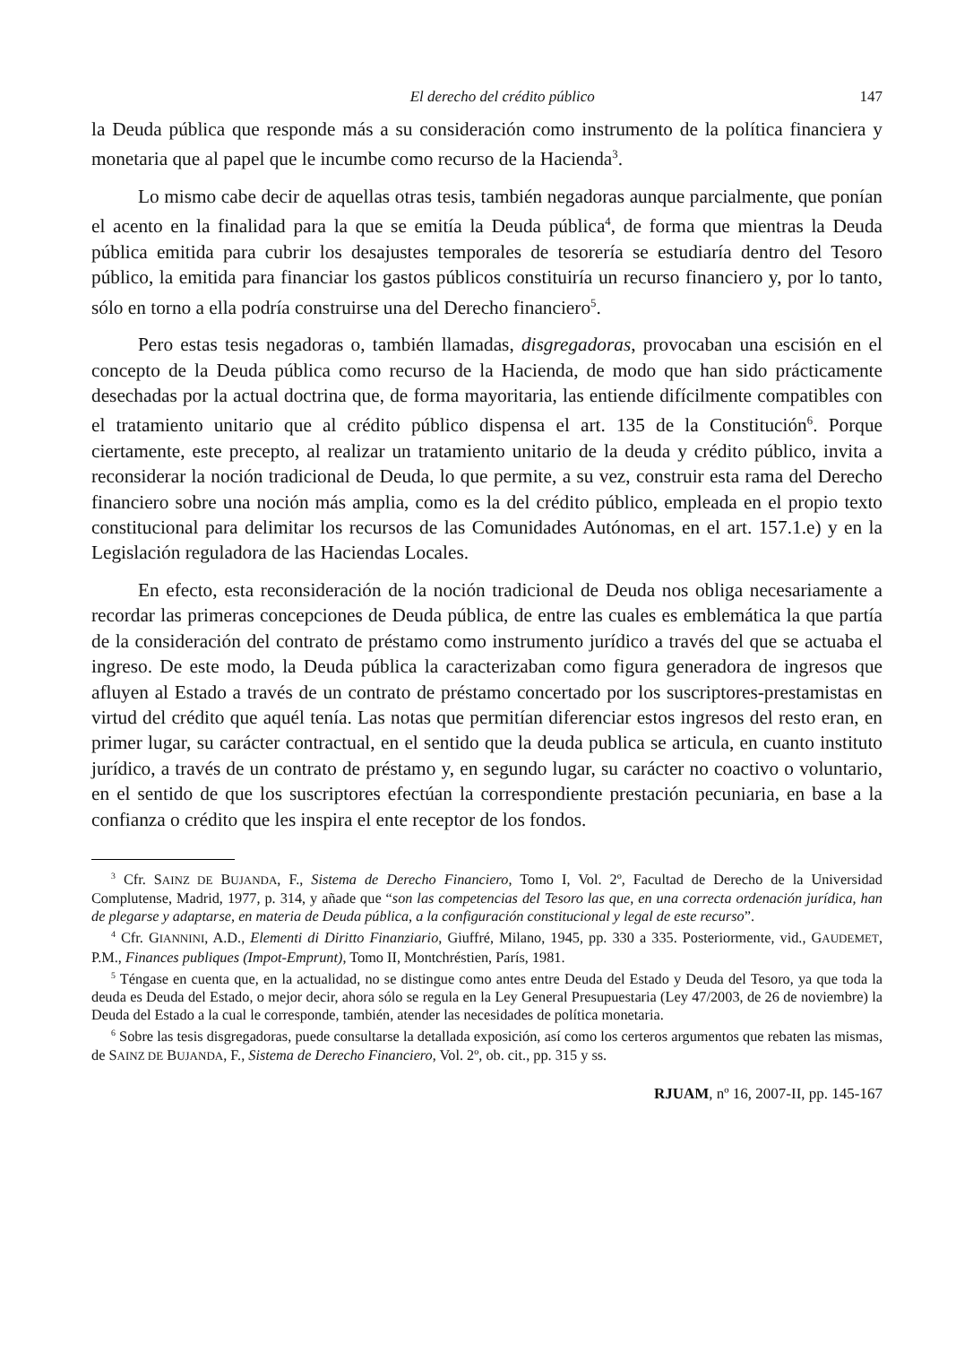El derecho del crédito público 147
la Deuda pública que responde más a su consideración como instrumento de la política financiera y monetaria que al papel que le incumbe como recurso de la Hacienda<sup>3</sup>.
Lo mismo cabe decir de aquellas otras tesis, también negadoras aunque parcialmente, que ponían el acento en la finalidad para la que se emitía la Deuda pública<sup>4</sup>, de forma que mientras la Deuda pública emitida para cubrir los desajustes temporales de tesorería se estudiaría dentro del Tesoro público, la emitida para financiar los gastos públicos constituiría un recurso financiero y, por lo tanto, sólo en torno a ella podría construirse una del Derecho financiero<sup>5</sup>.
Pero estas tesis negadoras o, también llamadas, disgregadoras, provocaban una escisión en el concepto de la Deuda pública como recurso de la Hacienda, de modo que han sido prácticamente desechadas por la actual doctrina que, de forma mayoritaria, las entiende difícilmente compatibles con el tratamiento unitario que al crédito público dispensa el art. 135 de la Constitución<sup>6</sup>. Porque ciertamente, este precepto, al realizar un tratamiento unitario de la deuda y crédito público, invita a reconsiderar la noción tradicional de Deuda, lo que permite, a su vez, construir esta rama del Derecho financiero sobre una noción más amplia, como es la del crédito público, empleada en el propio texto constitucional para delimitar los recursos de las Comunidades Autónomas, en el art. 157.1.e) y en la Legislación reguladora de las Haciendas Locales.
En efecto, esta reconsideración de la noción tradicional de Deuda nos obliga necesariamente a recordar las primeras concepciones de Deuda pública, de entre las cuales es emblemática la que partía de la consideración del contrato de préstamo como instrumento jurídico a través del que se actuaba el ingreso. De este modo, la Deuda pública la caracterizaban como figura generadora de ingresos que afluyen al Estado a través de un contrato de préstamo concertado por los suscriptores-prestamistas en virtud del crédito que aquél tenía. Las notas que permitían diferenciar estos ingresos del resto eran, en primer lugar, su carácter contractual, en el sentido que la deuda publica se articula, en cuanto instituto jurídico, a través de un contrato de préstamo y, en segundo lugar, su carácter no coactivo o voluntario, en el sentido de que los suscriptores efectúan la correspondiente prestación pecuniaria, en base a la confianza o crédito que les inspira el ente receptor de los fondos.
<sup>3</sup> Cfr. SAINZ DE BUJANDA, F., Sistema de Derecho Financiero, Tomo I, Vol. 2º, Facultad de Derecho de la Universidad Complutense, Madrid, 1977, p. 314, y añade que “son las competencias del Tesoro las que, en una correcta ordenación jurídica, han de plegarse y adaptarse, en materia de Deuda pública, a la configuración constitucional y legal de este recurso”.
<sup>4</sup> Cfr. GIANNINI, A.D., Elementi di Diritto Finanziario, Giuffré, Milano, 1945, pp. 330 a 335. Posteriormente, vid., GAUDEMET, P.M., Finances publiques (Impot-Emprunt), Tomo II, Montchréstien, París, 1981.
<sup>5</sup> Téngase en cuenta que, en la actualidad, no se distingue como antes entre Deuda del Estado y Deuda del Tesoro, ya que toda la deuda es Deuda del Estado, o mejor decir, ahora sólo se regula en la Ley General Presupuestaria (Ley 47/2003, de 26 de noviembre) la Deuda del Estado a la cual le corresponde, también, atender las necesidades de política monetaria.
<sup>6</sup> Sobre las tesis disgregadoras, puede consultarse la detallada exposición, así como los certeros argumentos que rebaten las mismas, de SAINZ DE BUJANDA, F., Sistema de Derecho Financiero, Vol. 2º, ob. cit., pp. 315 y ss.
RJUAM, nº 16, 2007-II, pp. 145-167